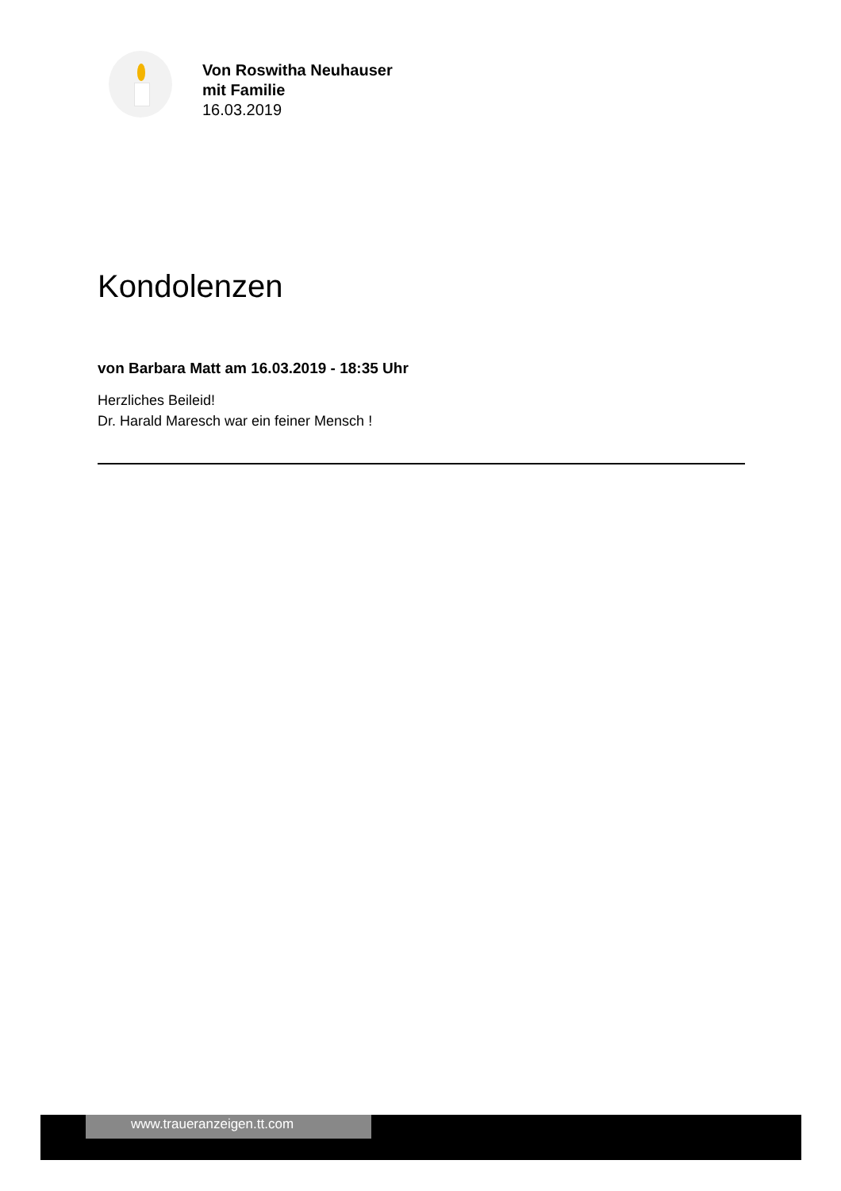Von Roswitha Neuhauser
mit Familie
16.03.2019
Kondolenzen
von Barbara Matt am 16.03.2019 - 18:35 Uhr
Herzliches Beileid!
Dr. Harald Maresch war ein feiner Mensch !
www.traueranzeigen.tt.com